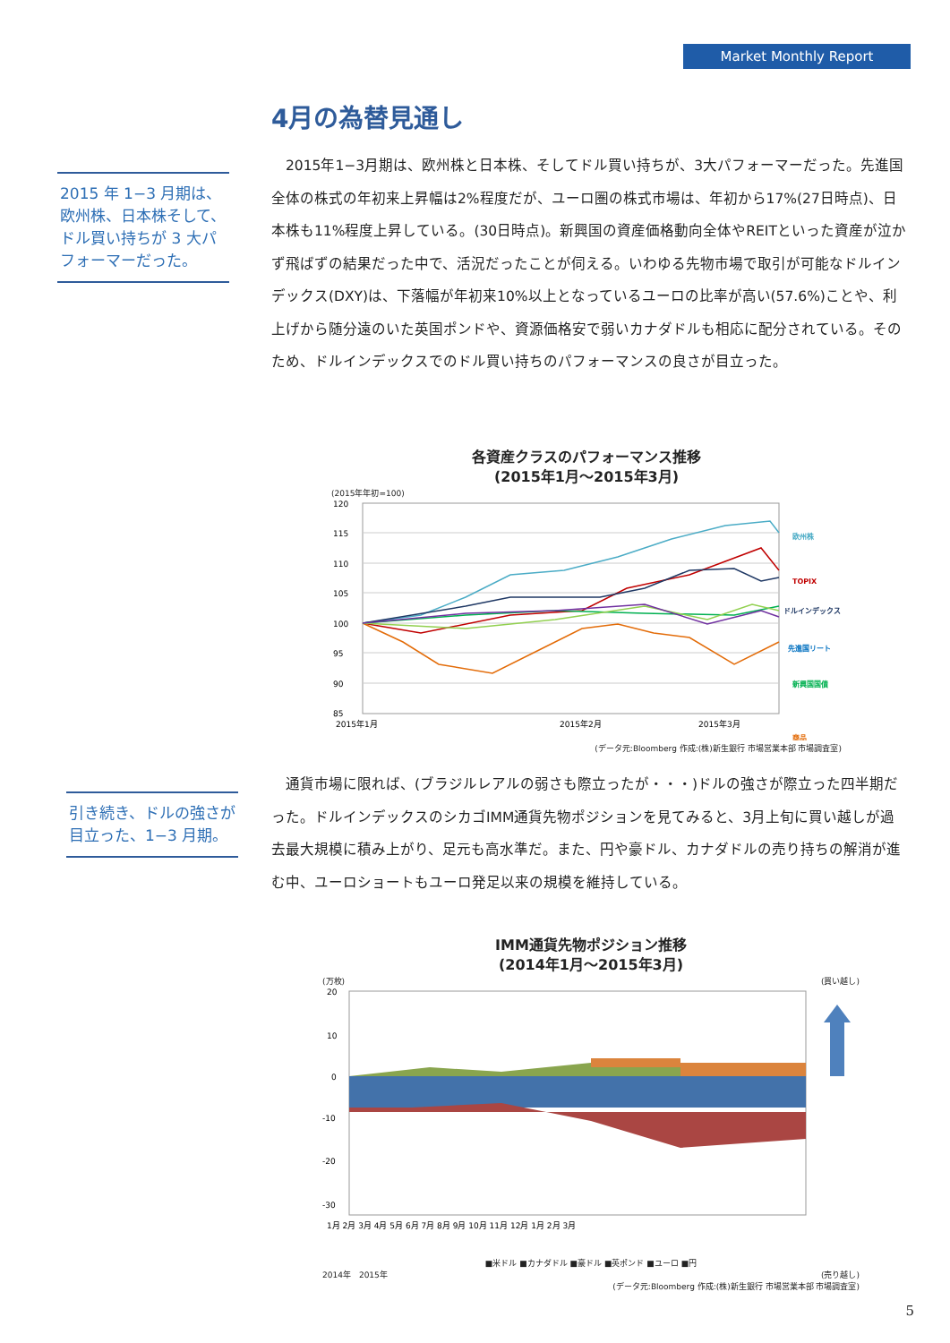Market Monthly Report
4月の為替見通し
2015 年 1−3 月期は、欧州株、日本株そして、ドル買い持ちが 3 大パフォーマーだった。
　2015年1−3月期は、欧州株と日本株、そしてドル買い持ちが、3大パフォーマーだった。先進国全体の株式の年初来上昇幅は2%程度だが、ユーロ圏の株式市場は、年初から17%(27日時点)、日本株も11%程度上昇している。(30日時点)。新興国の資産価格動向全体やREITといった資産が泣かず飛ばずの結果だった中で、活況だったことが伺える。いわゆる先物市場で取引が可能なドルインデックス(DXY)は、下落幅が年初来10%以上となっているユーロの比率が高い(57.6%)ことや、利上げから随分遠のいた英国ポンドや、資源価格安で弱いカナダドルも相応に配分されている。そのため、ドルインデックスでのドル買い持ちのパフォーマンスの良さが目立った。
各資産クラスのパフォーマンス推移
(2015年1月～2015年3月)
(2015年年初=100)
120
115
110
105
100
95
90
85
2015年1月
2015年2月
2015年3月
欧州株
TOPIX
ドルインデックス
先進国リート
新興国国債
商品
(データ元:Bloomberg 作成:(株)新生銀行 市場営業本部 市場調査室)
引き続き、ドルの強さが目立った、1−3 月期。
　通貨市場に限れば、(ブラジルレアルの弱さも際立ったが・・・)ドルの強さが際立った四半期だった。ドルインデックスのシカゴIMM通貨先物ポジションを見てみると、3月上旬に買い越しが過去最大規模に積み上がり、足元も高水準だ。また、円や豪ドル、カナダドルの売り持ちの解消が進む中、ユーロショートもユーロ発足以来の規模を維持している。
IMM通貨先物ポジション推移
(2014年1月～2015年3月)
(万枚) (買い越し)
20
10
0
-10
-20
-30
1月 2月 3月 4月 5月 6月 7月 8月 9月 10月 11月 12月 1月 2月 3月
■米ドル ■カナダドル ■豪ドル ■英ポンド ■ユーロ ■円
2014年　2015年 (売り越し)
(データ元:Bloomberg 作成:(株)新生銀行 市場営業本部 市場調査室)
5